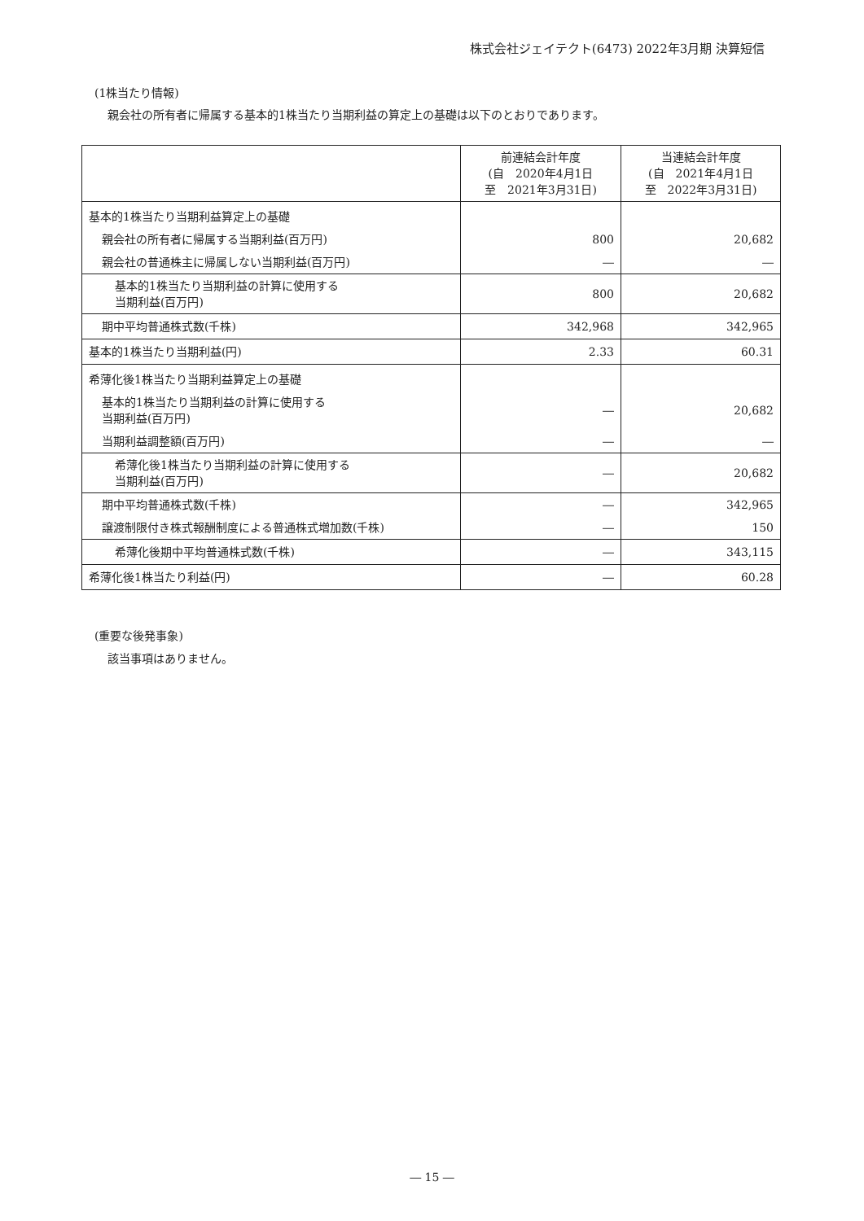株式会社ジェイテクト(6473) 2022年3月期 決算短信
(1株当たり情報)
親会社の所有者に帰属する基本的1株当たり当期利益の算定上の基礎は以下のとおりであります。
| | 前連結会計年度 (自 2020年4月1日 至 2021年3月31日) | 当連結会計年度 (自 2021年4月1日 至 2022年3月31日) |
| --- | --- | --- |
| 基本的1株当たり当期利益算定上の基礎 | | |
| 親会社の所有者に帰属する当期利益(百万円) | 800 | 20,682 |
| 親会社の普通株主に帰属しない当期利益(百万円) | ― | ― |
| 基本的1株当たり当期利益の計算に使用する 当期利益(百万円) | 800 | 20,682 |
| 期中平均普通株式数(千株) | 342,968 | 342,965 |
| 基本的1株当たり当期利益(円) | 2.33 | 60.31 |
| 希薄化後1株当たり当期利益算定上の基礎 | | |
| 基本的1株当たり当期利益の計算に使用する 当期利益(百万円) | ― | 20,682 |
| 当期利益調整額(百万円) | ― | ― |
| 希薄化後1株当たり当期利益の計算に使用する 当期利益(百万円) | ― | 20,682 |
| 期中平均普通株式数(千株) | ― | 342,965 |
| 譲渡制限付き株式報酬制度による普通株式増加数(千株) | ― | 150 |
| 希薄化後期中平均普通株式数(千株) | ― | 343,115 |
| 希薄化後1株当たり利益(円) | ― | 60.28 |
(重要な後発事象)
該当事項はありません。
― 15 ―